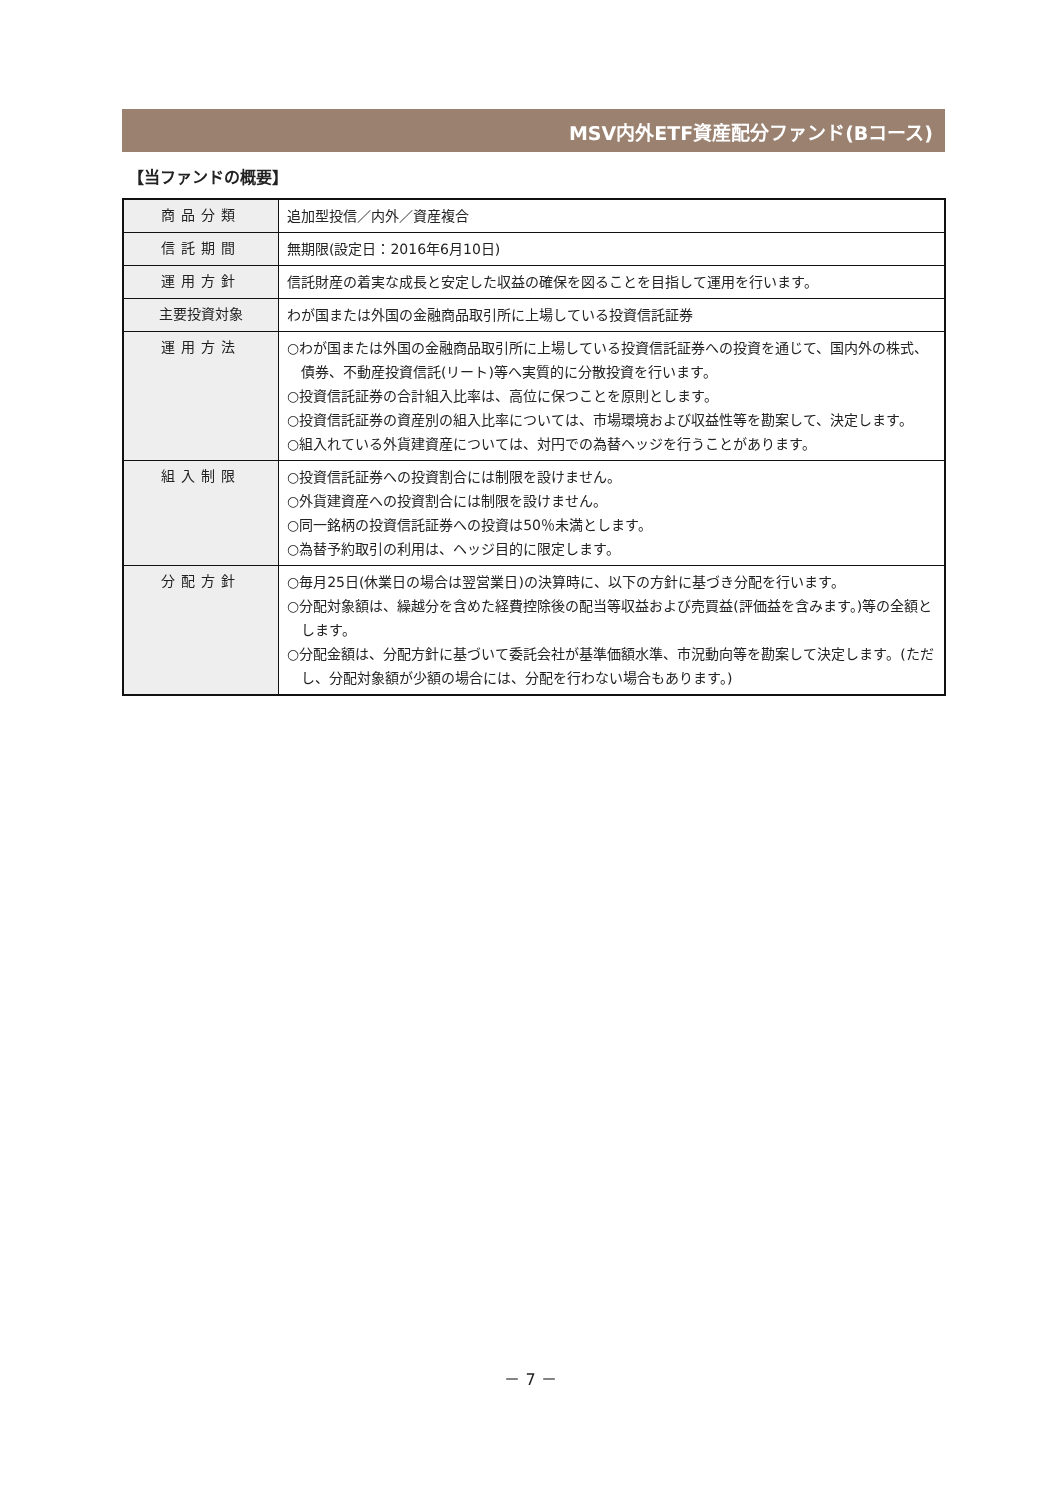MSV内外ETF資産配分ファンド(Bコース)
【当ファンドの概要】
| 商品分類 | 追加型投信／内外／資産複合 |
| 信託期間 | 無期限(設定日：2016年6月10日) |
| 運用方針 | 信託財産の着実な成長と安定した収益の確保を図ることを目指して運用を行います。 |
| 主要投資対象 | わが国または外国の金融商品取引所に上場している投資信託証券 |
| 運用方法 | ○わが国または外国の金融商品取引所に上場している投資信託証券への投資を通じて、国内外の株式、債券、不動産投資信託(リート)等へ実質的に分散投資を行います。 ○投資信託証券の合計組入比率は、高位に保つことを原則とします。 ○投資信託証券の資産別の組入比率については、市場環境および収益性等を勘案して、決定します。 ○組入れている外貨建資産については、対円での為替ヘッジを行うことがあります。 |
| 組入制限 | ○投資信託証券への投資割合には制限を設けません。 ○外貨建資産への投資割合には制限を設けません。 ○同一銘柄の投資信託証券への投資は50％未満とします。 ○為替予約取引の利用は、ヘッジ目的に限定します。 |
| 分配方針 | ○毎月25日(休業日の場合は翌営業日)の決算時に、以下の方針に基づき分配を行います。 ○分配対象額は、繰越分を含めた経費控除後の配当等収益および売買益(評価益を含みます。)等の全額とします。 ○分配金額は、分配方針に基づいて委託会社が基準価額水準、市況動向等を勘案して決定します。(ただし、分配対象額が少額の場合には、分配を行わない場合もあります。) |
－ 7 －